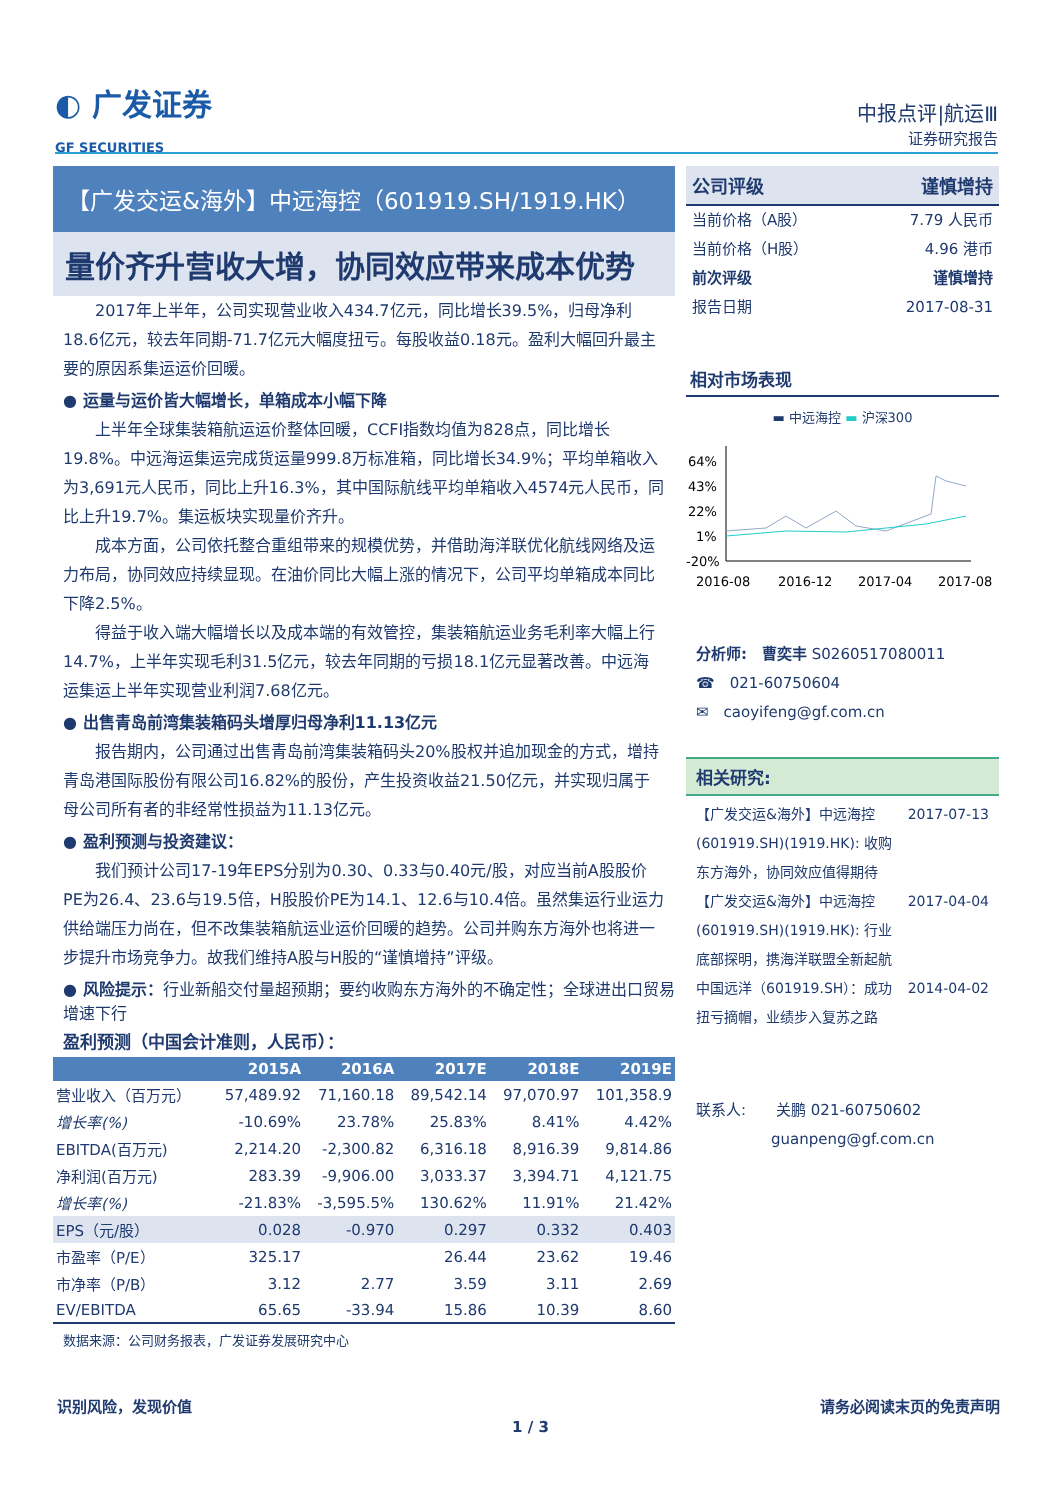◐ 广发证券
GF SECURITIES
中报点评|航运Ⅲ
证券研究报告
【广发交运&海外】中远海控（601919.SH/1919.HK）
量价齐升营收大增，协同效应带来成本优势
2017年上半年，公司实现营业收入434.7亿元，同比增长39.5%，归母净利18.6亿元，较去年同期-71.7亿元大幅度扭亏。每股收益0.18元。盈利大幅回升最主要的原因系集运运价回暖。
● 运量与运价皆大幅增长，单箱成本小幅下降
上半年全球集装箱航运运价整体回暖，CCFI指数均值为828点，同比增长19.8%。中远海运集运完成货运量999.8万标准箱，同比增长34.9%；平均单箱收入为3,691元人民币，同比上升16.3%，其中国际航线平均单箱收入4574元人民币，同比上升19.7%。集运板块实现量价齐升。
成本方面，公司依托整合重组带来的规模优势，并借助海洋联优化航线网络及运力布局，协同效应持续显现。在油价同比大幅上涨的情况下，公司平均单箱成本同比下降2.5%。
得益于收入端大幅增长以及成本端的有效管控，集装箱航运业务毛利率大幅上行14.7%，上半年实现毛利31.5亿元，较去年同期的亏损18.1亿元显著改善。中远海运集运上半年实现营业利润7.68亿元。
● 出售青岛前湾集装箱码头增厚归母净利11.13亿元
报告期内，公司通过出售青岛前湾集装箱码头20%股权并追加现金的方式，增持青岛港国际股份有限公司16.82%的股份，产生投资收益21.50亿元，并实现归属于母公司所有者的非经常性损益为11.13亿元。
● 盈利预测与投资建议：
我们预计公司17-19年EPS分别为0.30、0.33与0.40元/股，对应当前A股股价PE为26.4、23.6与19.5倍，H股股价PE为14.1、12.6与10.4倍。虽然集运行业运力供给端压力尚在，但不改集装箱航运业运价回暖的趋势。公司并购东方海外也将进一步提升市场竞争力。故我们维持A股与H股的“谨慎增持”评级。
● 风险提示：行业新船交付量超预期；要约收购东方海外的不确定性；全球进出口贸易增速下行
盈利预测（中国会计准则，人民币）：
| | 2015A | 2016A | 2017E | 2018E | 2019E |
| --- | --- | --- | --- | --- | --- |
| 营业收入（百万元） | 57,489.92 | 71,160.18 | 89,542.14 | 97,070.97 | 101,358.9 |
| 增长率(%) | -10.69% | 23.78% | 25.83% | 8.41% | 4.42% |
| EBITDA(百万元) | 2,214.20 | -2,300.82 | 6,316.18 | 8,916.39 | 9,814.86 |
| 净利润(百万元) | 283.39 | -9,906.00 | 3,033.37 | 3,394.71 | 4,121.75 |
| 增长率(%) | -21.83% | -3,595.5% | 130.62% | 11.91% | 21.42% |
| EPS（元/股） | 0.028 | -0.970 | 0.297 | 0.332 | 0.403 |
| 市盈率（P/E） | 325.17 | | 26.44 | 23.62 | 19.46 |
| 市净率（P/B） | 3.12 | 2.77 | 3.59 | 3.11 | 2.69 |
| EV/EBITDA | 65.65 | -33.94 | 15.86 | 10.39 | 8.60 |
数据来源：公司财务报表，广发证券发展研究中心
公司评级 谨慎增持
当前价格（A股） 7.79 人民币
当前价格（H股） 4.96 港币
前次评级 谨慎增持
报告日期 2017-08-31
相对市场表现
▬ 中远海控 ▬ 沪深300
64%
43%
22%
1%
-20%
2016-08
2016-12
2017-04
2017-08
分析师:　曹奕丰 S0260517080011
☎　021-60750604
✉　caoyifeng@gf.com.cn
相关研究:
【广发交运&海外】中远海控(601919.SH)(1919.HK): 收购东方海外，协同效应值得期待 2017-07-13
【广发交运&海外】中远海控(601919.SH)(1919.HK): 行业底部探明，携海洋联盟全新起航 2017-04-04
中国远洋（601919.SH）：成功扭亏摘帽，业绩步入复苏之路 2014-04-02
联系人:　　关鹏 021-60750602
　　　　　guanpeng@gf.com.cn
识别风险，发现价值 请务必阅读末页的免责声明
1 / 3